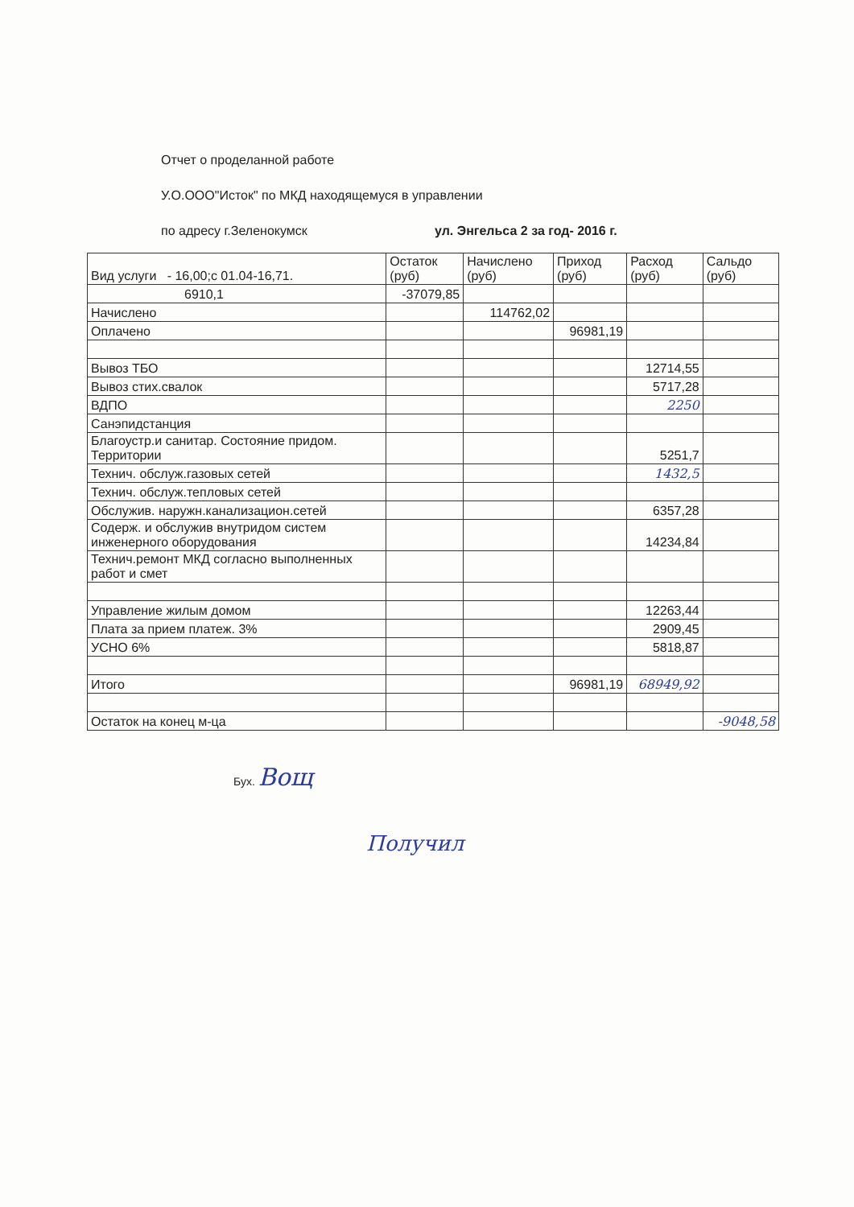Отчет о проделанной работе
У.О.ООО"Исток" по МКД находящемуся в управлении
по адресу г.Зеленокумск ул. Энгельса 2 за год- 2016 г.
| Вид услуги - 16,00;с 01.04-16,71. | Остаток (руб) | Начислено (руб) | Приход (руб) | Расход (руб) | Сальдо (руб) |
| --- | --- | --- | --- | --- | --- |
| 6910,1 | -37079,85 | | | | |
| Начислено | | 114762,02 | | | |
| Оплачено | | | 96981,19 | | |
| Вывоз ТБО | | | | 12714,55 | |
| Вывоз стих.свалок | | | | 5717,28 | |
| ВДПО | | | | 2250 | |
| Санэпидстанция | | | | | |
| Благоустр.и санитар. Состояние придом. Территории | | | | 5251,7 | |
| Технич. обслуж.газовых сетей | | | | 1432,5 | |
| Технич. обслуж.тепловых сетей | | | | | |
| Обслужив. наружн.канализацион.сетей | | | | 6357,28 | |
| Содерж. и обслужив внутридом систем инженерного оборудования | | | | 14234,84 | |
| Технич.ремонт МКД согласно выполненных работ и смет | | | | | |
| Управление жилым домом | | | | 12263,44 | |
| Плата за прием платеж. 3% | | | | 2909,45 | |
| УСНО 6% | | | | 5818,87 | |
| Итого | | | 96981,19 | 68949,92 | |
| Остаток на конец м-ца | | | | | -9048,58 |
Бух. Вощ
Получил